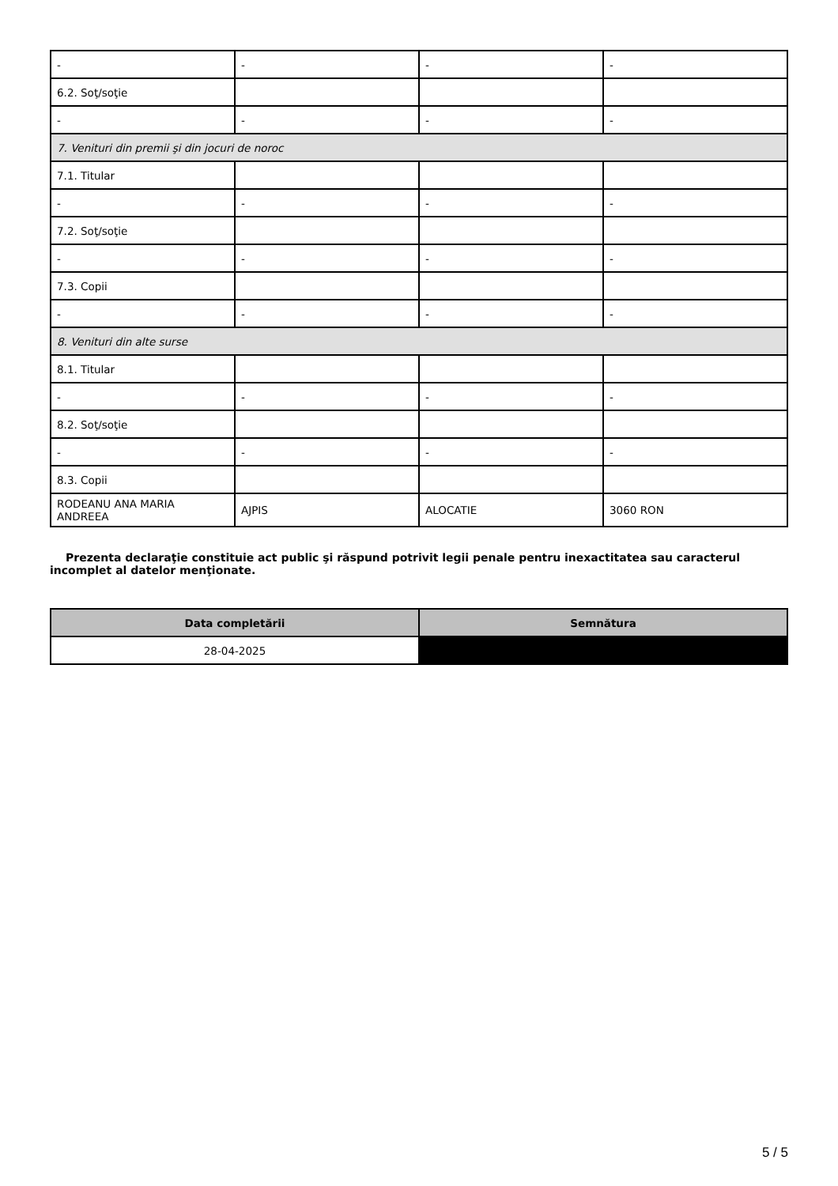| - | - | - | - |
| 6.2. Soţ/soţie | | | |
| - | - | - | - |
| 7. Venituri din premii şi din jocuri de noroc | | | |
| 7.1. Titular | | | |
| - | - | - | - |
| 7.2. Soţ/soţie | | | |
| - | - | - | - |
| 7.3. Copii | | | |
| - | - | - | - |
| 8. Venituri din alte surse | | | |
| 8.1. Titular | | | |
| - | - | - | - |
| 8.2. Soţ/soţie | | | |
| - | - | - | - |
| 8.3. Copii | | | |
| RODEANU ANA MARIA ANDREEA | AJPIS | ALOCATIE | 3060 RON |
Prezenta declaraţie constituie act public şi răspund potrivit legii penale pentru inexactitatea sau caracterul incomplet al datelor menţionate.
| Data completării | Semnătura |
| --- | --- |
| 28-04-2025 | |
5 / 5